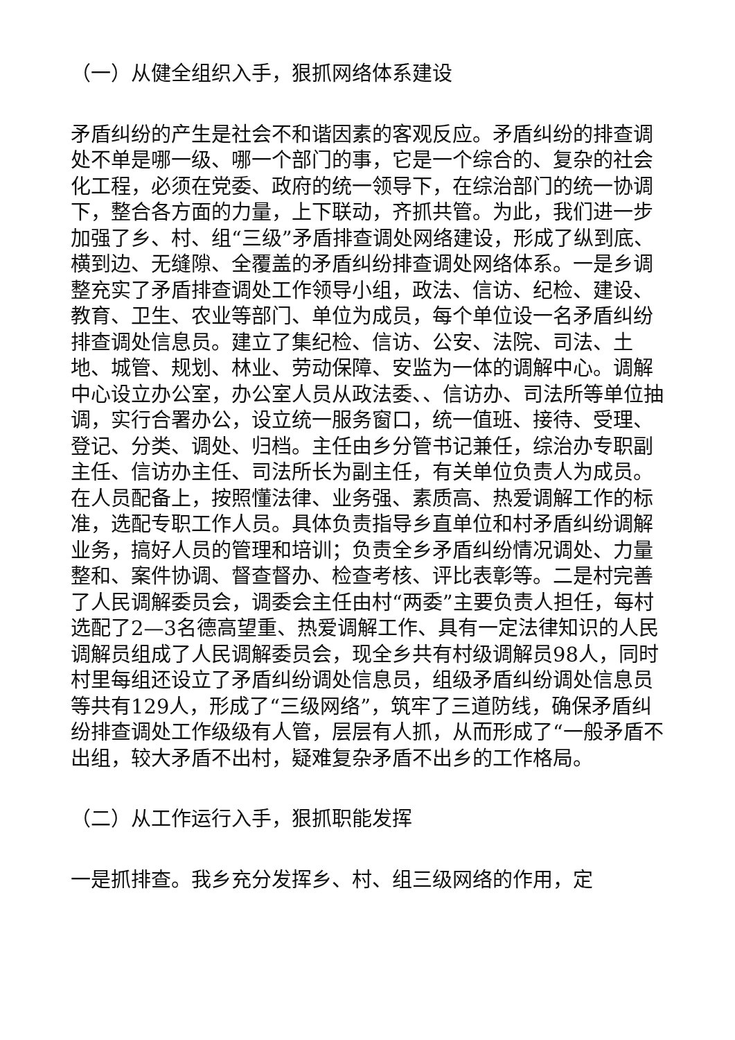（一）从健全组织入手，狠抓网络体系建设
矛盾纠纷的产生是社会不和谐因素的客观反应。矛盾纠纷的排查调处不单是哪一级、哪一个部门的事，它是一个综合的、复杂的社会化工程，必须在党委、政府的统一领导下，在综治部门的统一协调下，整合各方面的力量，上下联动，齐抓共管。为此，我们进一步加强了乡、村、组“三级”矛盾排查调处网络建设，形成了纵到底、横到边、无缝隙、全覆盖的矛盾纠纷排查调处网络体系。一是乡调整充实了矛盾排查调处工作领导小组，政法、信访、纪检、建设、教育、卫生、农业等部门、单位为成员，每个单位设一名矛盾纠纷排查调处信息员。建立了集纪检、信访、公安、法院、司法、土地、城管、规划、林业、劳动保障、安监为一体的调解中心。调解中心设立办公室，办公室人员从政法委、、信访办、司法所等单位抽调，实行合署办公，设立统一服务窗口，统一值班、接待、受理、登记、分类、调处、归档。主任由乡分管书记兼任，综治办专职副主任、信访办主任、司法所长为副主任，有关单位负责人为成员。在人员配备上，按照懂法律、业务强、素质高、热爱调解工作的标准，选配专职工作人员。具体负责指导乡直单位和村矛盾纠纷调解业务，搞好人员的管理和培训；负责全乡矛盾纠纷情况调处、力量整和、案件协调、督查督办、检查考核、评比表彰等。二是村完善了人民调解委员会，调委会主任由村“两委”主要负责人担任，每村选配了2—3名德高望重、热爱调解工作、具有一定法律知识的人民调解员组成了人民调解委员会，现全乡共有村级调解员98人，同时村里每组还设立了矛盾纠纷调处信息员，组级矛盾纠纷调处信息员等共有129人，形成了“三级网络”，筑牢了三道防线，确保矛盾纠纷排查调处工作级级有人管，层层有人抓，从而形成了“一般矛盾不出组，较大矛盾不出村，疑难复杂矛盾不出乡的工作格局。
（二）从工作运行入手，狠抓职能发挥
一是抓排查。我乡充分发挥乡、村、组三级网络的作用，定